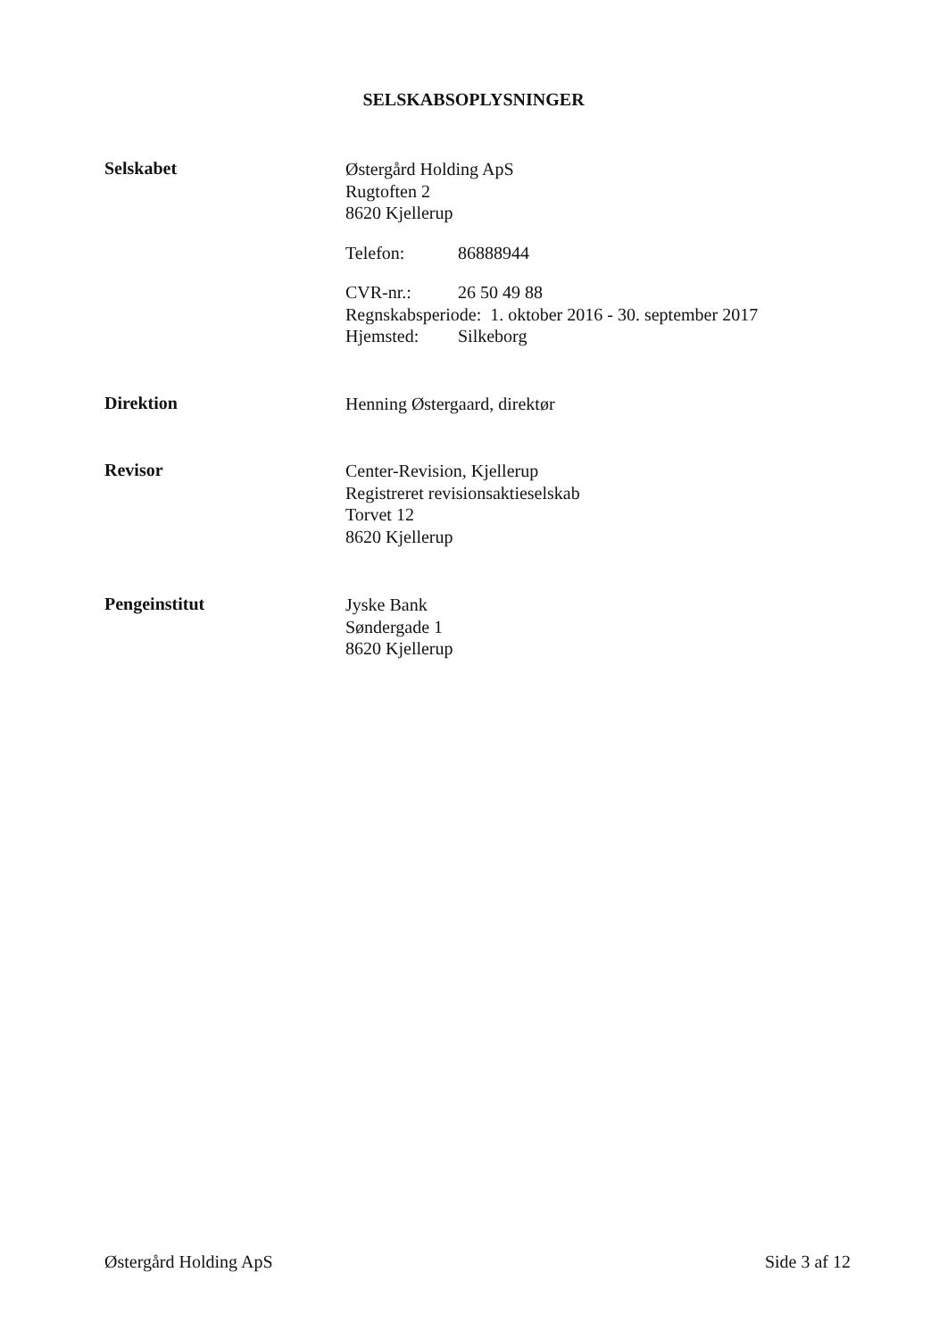SELSKABSOPLYSNINGER
Selskabet
Østergård Holding ApS
Rugtoften 2
8620 Kjellerup
Telefon: 86888944
CVR-nr.: 26 50 49 88
Regnskabsperiode: 1. oktober 2016 - 30. september 2017
Hjemsted: Silkeborg
Direktion
Henning Østergaard, direktør
Revisor
Center-Revision, Kjellerup
Registreret revisionsaktieselskab
Torvet 12
8620 Kjellerup
Pengeinstitut
Jyske Bank
Søndergade 1
8620 Kjellerup
Østergård Holding ApS Side 3 af 12